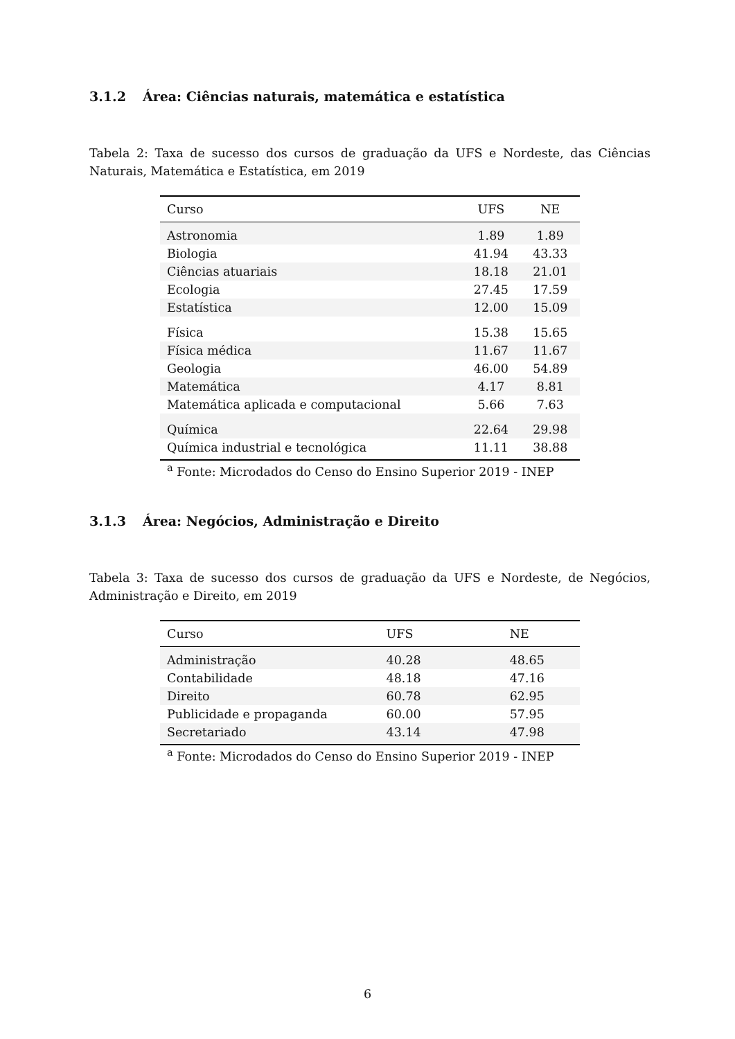3.1.2 Área: Ciências naturais, matemática e estatística
Tabela 2: Taxa de sucesso dos cursos de graduação da UFS e Nordeste, das Ciências Naturais, Matemática e Estatística, em 2019
| Curso | UFS | NE |
| --- | --- | --- |
| Astronomia | 1.89 | 1.89 |
| Biologia | 41.94 | 43.33 |
| Ciências atuariais | 18.18 | 21.01 |
| Ecologia | 27.45 | 17.59 |
| Estatística | 12.00 | 15.09 |
| Física | 15.38 | 15.65 |
| Física médica | 11.67 | 11.67 |
| Geologia | 46.00 | 54.89 |
| Matemática | 4.17 | 8.81 |
| Matemática aplicada e computacional | 5.66 | 7.63 |
| Química | 22.64 | 29.98 |
| Química industrial e tecnológica | 11.11 | 38.88 |
| <sup>a</sup> Fonte: Microdados do Censo do Ensino Superior 2019 - INEP | | |
3.1.3 Área: Negócios, Administração e Direito
Tabela 3: Taxa de sucesso dos cursos de graduação da UFS e Nordeste, de Negócios, Administração e Direito, em 2019
| Curso | UFS | NE |
| --- | --- | --- |
| Administração | 40.28 | 48.65 |
| Contabilidade | 48.18 | 47.16 |
| Direito | 60.78 | 62.95 |
| Publicidade e propaganda | 60.00 | 57.95 |
| Secretariado | 43.14 | 47.98 |
| <sup>a</sup> Fonte: Microdados do Censo do Ensino Superior 2019 - INEP | | |
6